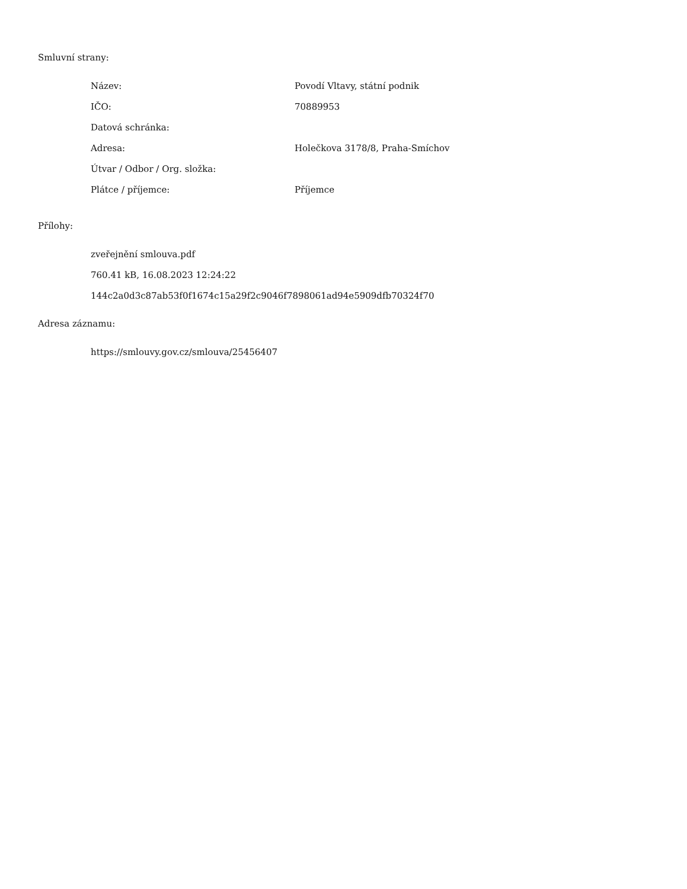Smluvní strany:
| Název: | Povodí Vltavy, státní podnik |
| IČO: | 70889953 |
| Datová schránka: | |
| Adresa: | Holečkova 3178/8, Praha-Smíchov |
| Útvar / Odbor / Org. složka: | |
| Plátce / příjemce: | Příjemce |
Přílohy:
zveřejnění smlouva.pdf
760.41 kB, 16.08.2023 12:24:22
144c2a0d3c87ab53f0f1674c15a29f2c9046f7898061ad94e5909dfb70324f70
Adresa záznamu:
https://smlouvy.gov.cz/smlouva/25456407